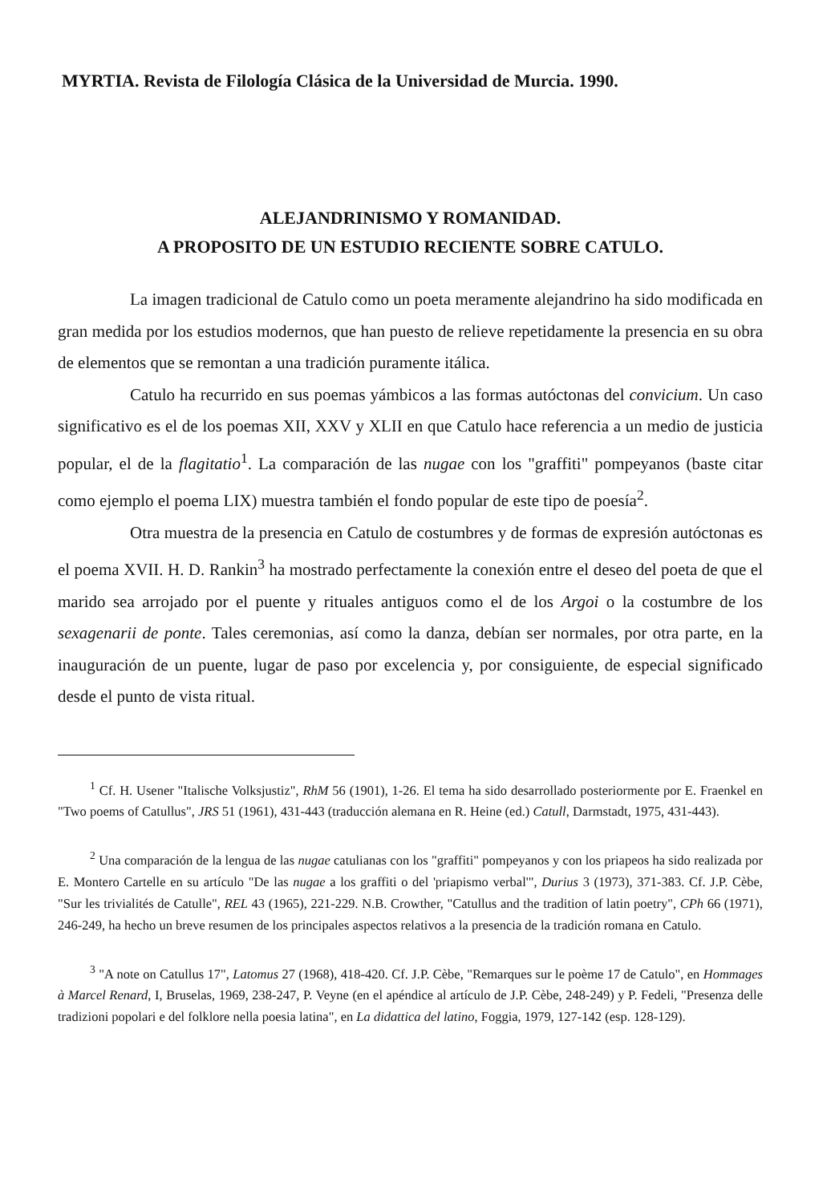MYRTIA. Revista de Filología Clásica de la Universidad de Murcia. 1990.
ALEJANDRINISMO Y ROMANIDAD.
A PROPOSITO DE UN ESTUDIO RECIENTE SOBRE CATULO.
La imagen tradicional de Catulo como un poeta meramente alejandrino ha sido modificada en gran medida por los estudios modernos, que han puesto de relieve repetidamente la presencia en su obra de elementos que se remontan a una tradición puramente itálica.
Catulo ha recurrido en sus poemas yámbicos a las formas autóctonas del convicium. Un caso significativo es el de los poemas XII, XXV y XLII en que Catulo hace referencia a un medio de justicia popular, el de la flagitatio<sup>1</sup>. La comparación de las nugae con los "graffiti" pompeyanos (baste citar como ejemplo el poema LIX) muestra también el fondo popular de este tipo de poesía<sup>2</sup>.
Otra muestra de la presencia en Catulo de costumbres y de formas de expresión autóctonas es el poema XVII. H. D. Rankin<sup>3</sup> ha mostrado perfectamente la conexión entre el deseo del poeta de que el marido sea arrojado por el puente y rituales antiguos como el de los Argoi o la costumbre de los sexagenarii de ponte. Tales ceremonias, así como la danza, debían ser normales, por otra parte, en la inauguración de un puente, lugar de paso por excelencia y, por consiguiente, de especial significado desde el punto de vista ritual.
<sup>1</sup> Cf. H. Usener "Italische Volksjustiz", RhM 56 (1901), 1-26. El tema ha sido desarrollado posteriormente por E. Fraenkel en "Two poems of Catullus", JRS 51 (1961), 431-443 (traducción alemana en R. Heine (ed.) Catull, Darmstadt, 1975, 431-443).
<sup>2</sup> Una comparación de la lengua de las nugae catulianas con los "graffiti" pompeyanos y con los priapeos ha sido realizada por E. Montero Cartelle en su artículo "De las nugae a los graffiti o del 'priapismo verbal'", Durius 3 (1973), 371-383. Cf. J.P. Cèbe, "Sur les trivialités de Catulle", REL 43 (1965), 221-229. N.B. Crowther, "Catullus and the tradition of latin poetry", CPh 66 (1971), 246-249, ha hecho un breve resumen de los principales aspectos relativos a la presencia de la tradición romana en Catulo.
<sup>3</sup> "A note on Catullus 17", Latomus 27 (1968), 418-420. Cf. J.P. Cèbe, "Remarques sur le poème 17 de Catulo", en Hommages à Marcel Renard, I, Bruselas, 1969, 238-247, P. Veyne (en el apéndice al artículo de J.P. Cèbe, 248-249) y P. Fedeli, "Presenza delle tradizioni popolari e del folklore nella poesia latina", en La didattica del latino, Foggia, 1979, 127-142 (esp. 128-129).